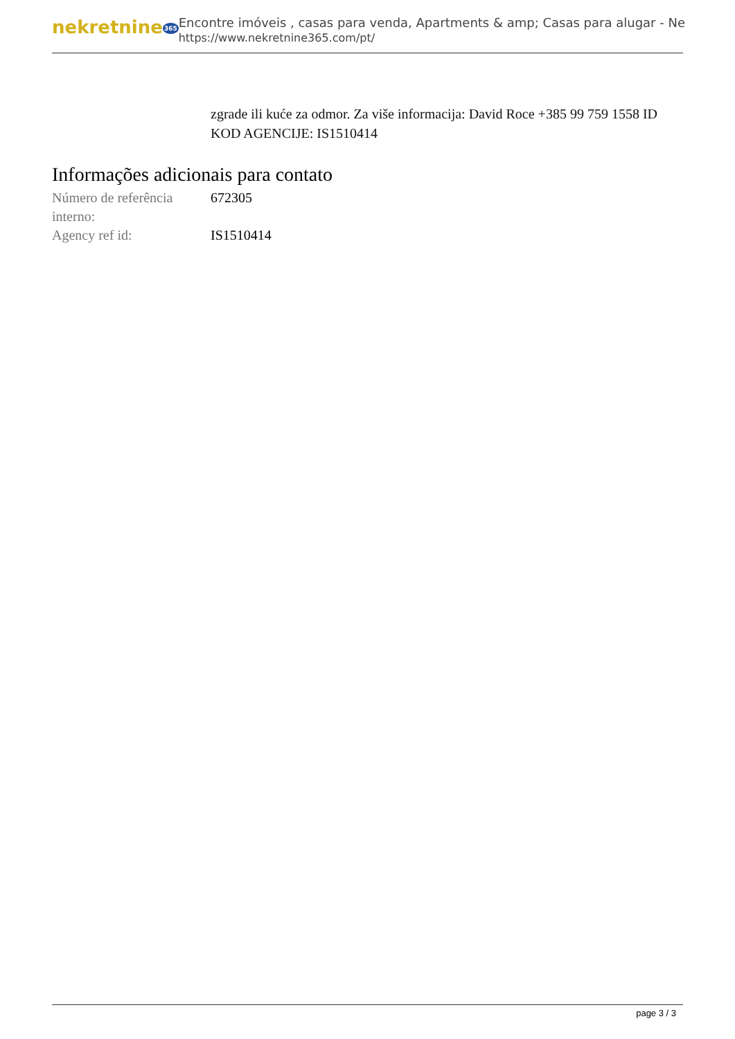nekretnine365
Encontre imóveis , casas para venda, Apartments & amp; Casas para alugar - Ne
https://www.nekretnine365.com/pt/
zgrade ili kuće za odmor. Za više informacija: David Roce +385 99 759 1558 ID KOD AGENCIJE: IS1510414
Informações adicionais para contato
| Número de referência interno: | 672305 |
| Agency ref id: | IS1510414 |
page 3 / 3